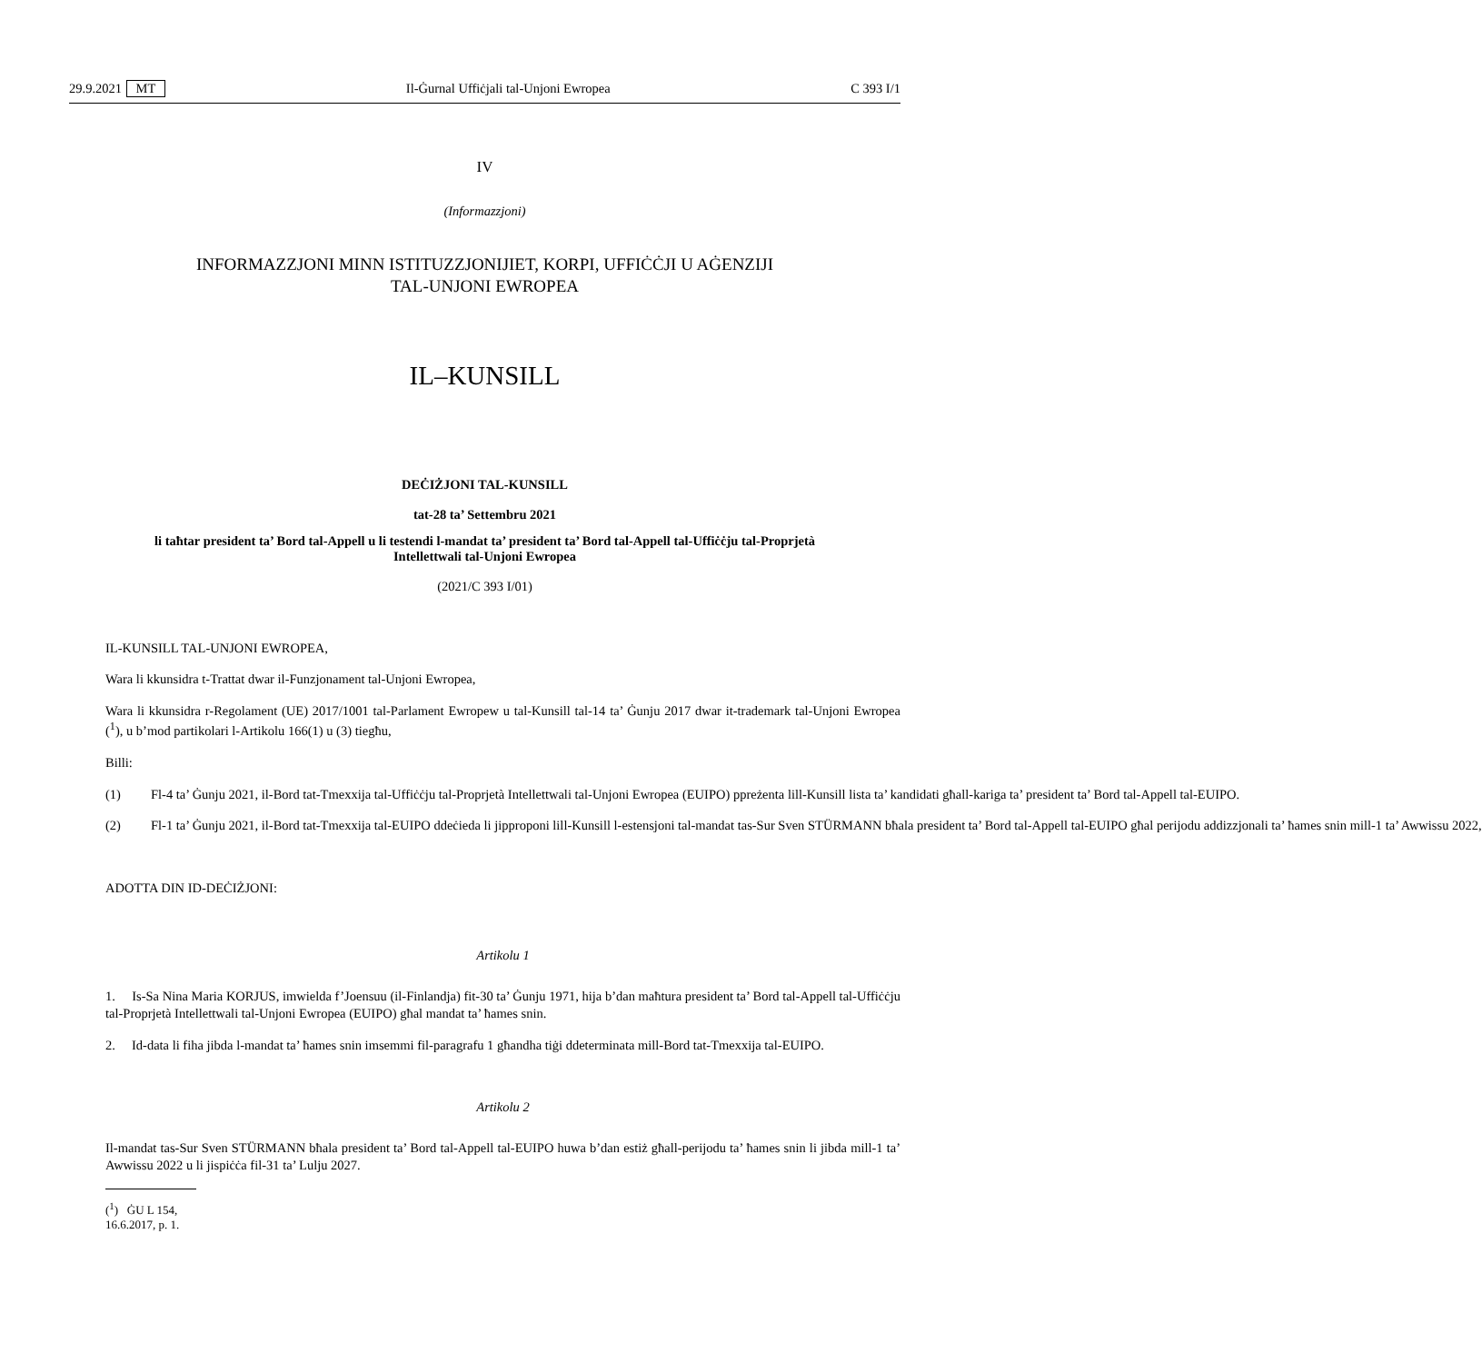29.9.2021 MT Il-Ġurnal Uffiċjali tal-Unjoni Ewropea C 393 I/1
IV
(Informazzjoni)
INFORMAZZJONI MINN ISTITUZZJONIJIET, KORPI, UFFIĊĊJI U AĠENZIJI
TAL-UNJONI EWROPEA
IL–KUNSILL
DEĊIŻJONI TAL-KUNSILL
tat-28 ta’ Settembru 2021
li taħtar president ta’ Bord tal-Appell u li testendi l-mandat ta’ president ta’ Bord tal-Appell tal-Uffiċċju tal-Proprjetà Intellettwali tal-Unjoni Ewropea
(2021/C 393 I/01)
IL-KUNSILL TAL-UNJONI EWROPEA,
Wara li kkunsidra t-Trattat dwar il-Funzjonament tal-Unjoni Ewropea,
Wara li kkunsidra r-Regolament (UE) 2017/1001 tal-Parlament Ewropew u tal-Kunsill tal-14 ta’ Ġunju 2017 dwar it-trademark tal-Unjoni Ewropea (<sup>1</sup>), u b’mod partikolari l-Artikolu 166(1) u (3) tiegħu,
Billi:
(1) Fl-4 ta’ Ġunju 2021, il-Bord tat-Tmexxija tal-Uffiċċju tal-Proprjetà Intellettwali tal-Unjoni Ewropea (EUIPO) ppreżenta lill-Kunsill lista ta’ kandidati għall-kariga ta’ president ta’ Bord tal-Appell tal-EUIPO.
(2) Fl-1 ta’ Ġunju 2021, il-Bord tat-Tmexxija tal-EUIPO ddeċieda li jipproponi lill-Kunsill l-estensjoni tal-mandat tas-Sur Sven STÜRMANN bħala president ta’ Bord tal-Appell tal-EUIPO għal perijodu addizzjonali ta’ ħames snin mill-1 ta’ Awwissu 2022,
ADOTTA DIN ID-DEĊIŻJONI:
Artikolu 1
1. Is-Sa Nina Maria KORJUS, imwielda f’Joensuu (il-Finlandja) fit-30 ta’ Ġunju 1971, hija b’dan maħtura president ta’ Bord tal-Appell tal-Uffiċċju tal-Proprjetà Intellettwali tal-Unjoni Ewropea (EUIPO) għal mandat ta’ ħames snin.
2. Id-data li fiha jibda l-mandat ta’ ħames snin imsemmi fil-paragrafu 1 għandha tiġi ddeterminata mill-Bord tat-Tmexxija tal-EUIPO.
Artikolu 2
Il-mandat tas-Sur Sven STÜRMANN bħala president ta’ Bord tal-Appell tal-EUIPO huwa b’dan estiż għall-perijodu ta’ ħames snin li jibda mill-1 ta’ Awwissu 2022 u li jispiċċa fil-31 ta’ Lulju 2027.
(<sup>1</sup>) ĠU L 154, 16.6.2017, p. 1.